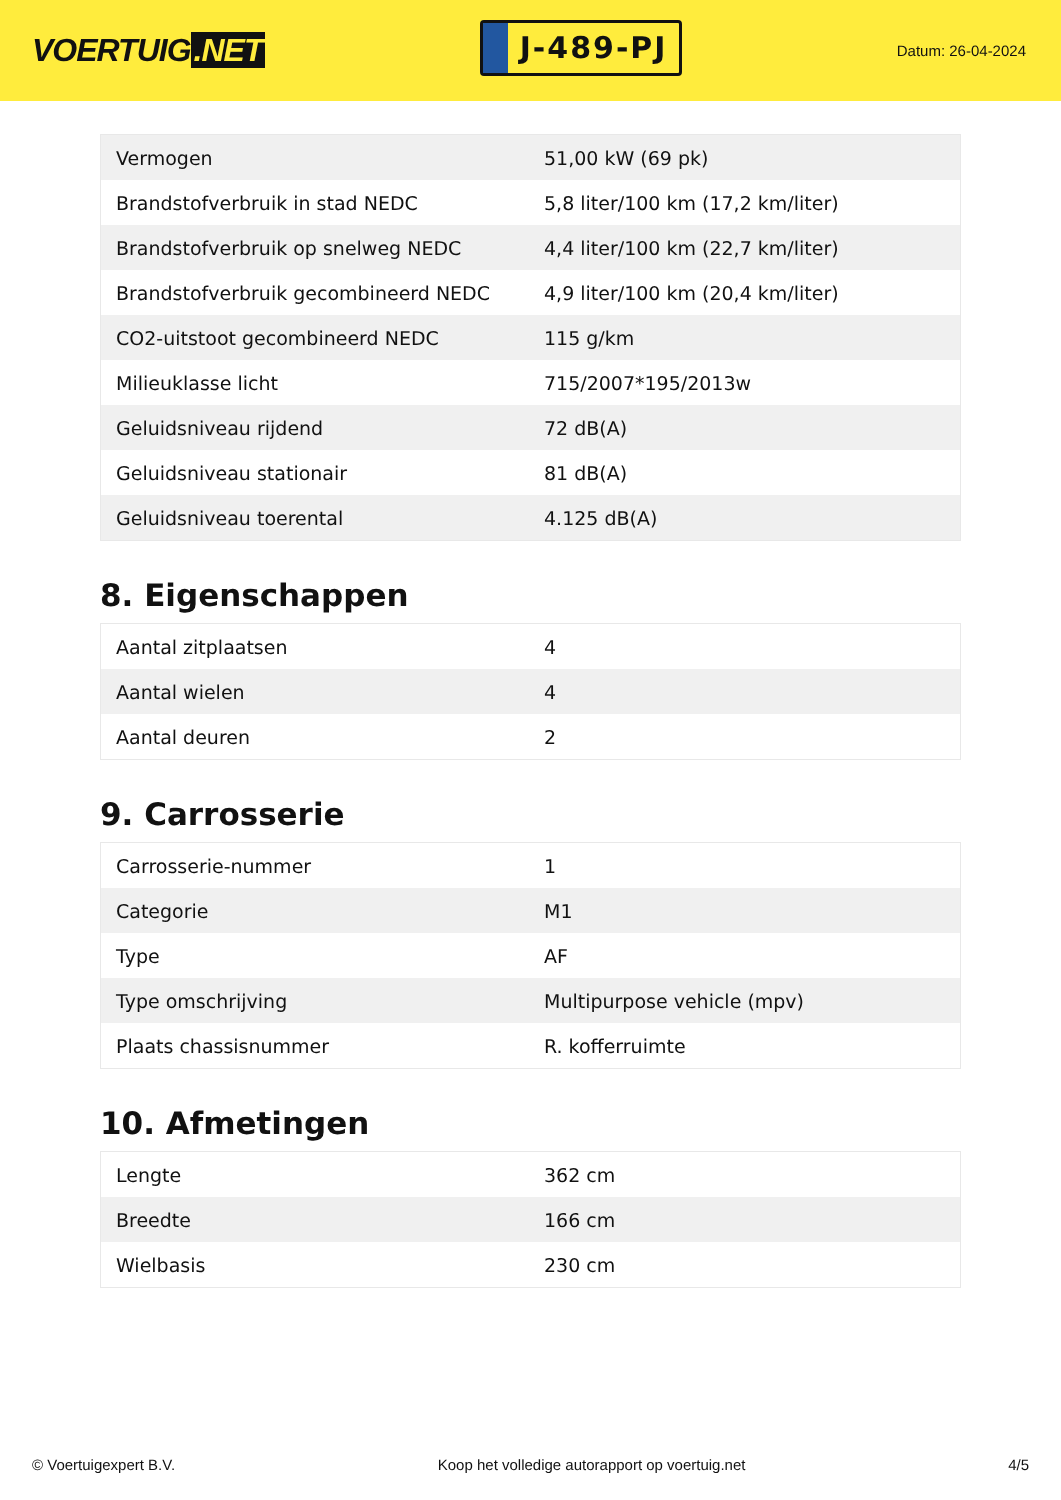VOERTUIG.NET
J-489-PJ
Datum: 26-04-2024
| Vermogen | 51,00 kW (69 pk) |
| Brandstofverbruik in stad NEDC | 5,8 liter/100 km (17,2 km/liter) |
| Brandstofverbruik op snelweg NEDC | 4,4 liter/100 km (22,7 km/liter) |
| Brandstofverbruik gecombineerd NEDC | 4,9 liter/100 km (20,4 km/liter) |
| CO2-uitstoot gecombineerd NEDC | 115 g/km |
| Milieuklasse licht | 715/2007*195/2013w |
| Geluidsniveau rijdend | 72 dB(A) |
| Geluidsniveau stationair | 81 dB(A) |
| Geluidsniveau toerental | 4.125 dB(A) |
8. Eigenschappen
| Aantal zitplaatsen | 4 |
| Aantal wielen | 4 |
| Aantal deuren | 2 |
9. Carrosserie
| Carrosserie-nummer | 1 |
| Categorie | M1 |
| Type | AF |
| Type omschrijving | Multipurpose vehicle (mpv) |
| Plaats chassisnummer | R. kofferruimte |
10. Afmetingen
| Lengte | 362 cm |
| Breedte | 166 cm |
| Wielbasis | 230 cm |
© Voertuigexpert B.V. Koop het volledige autorapport op voertuig.net 4/5